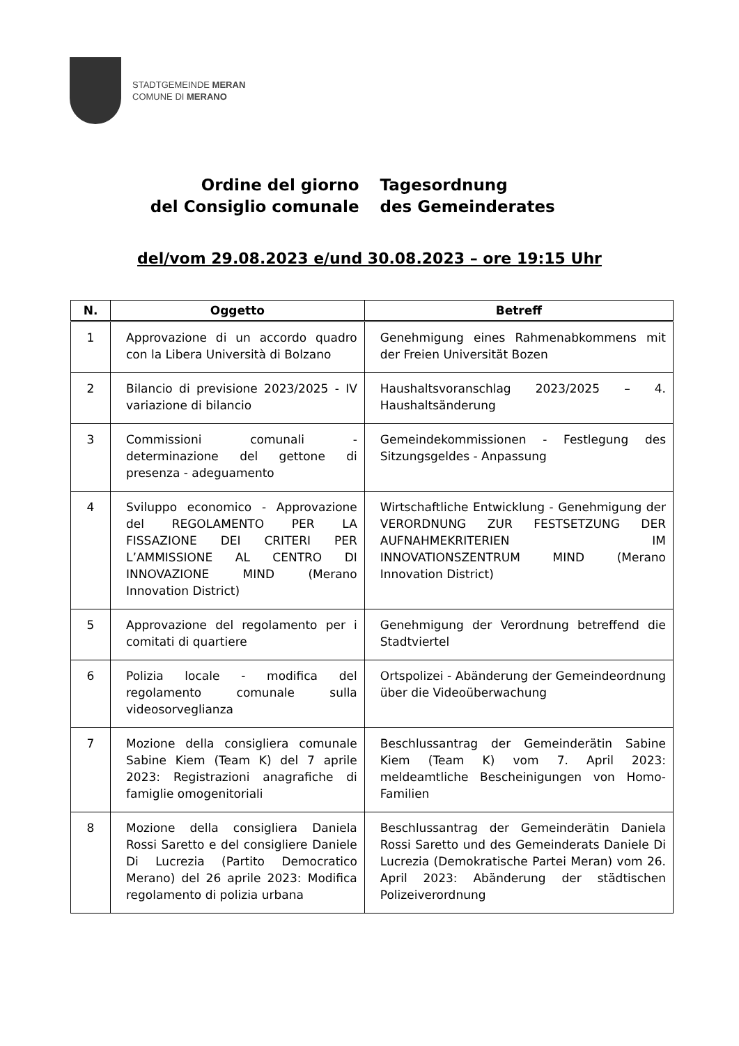STADTGEMEINDE MERAN
COMUNE DI MERANO
Ordine del giorno
del Consiglio comunale
Tagesordnung
des Gemeinderates
del/vom 29.08.2023 e/und 30.08.2023 – ore 19:15 Uhr
| N. | Oggetto | Betreff |
| --- | --- | --- |
| 1 | Approvazione di un accordo quadro con la Libera Università di Bolzano | Genehmigung eines Rahmenabkommens mit der Freien Universität Bozen |
| 2 | Bilancio di previsione 2023/2025 - IV variazione di bilancio | Haushaltsvoranschlag 2023/2025 – 4. Haushaltsänderung |
| 3 | Commissioni comunali - determinazione del gettone di presenza - adeguamento | Gemeindekommissionen - Festlegung des Sitzungsgeldes - Anpassung |
| 4 | Sviluppo economico - Approvazione del REGOLAMENTO PER LA FISSAZIONE DEI CRITERI PER L’AMMISSIONE AL CENTRO DI INNOVAZIONE MIND (Merano Innovation District) | Wirtschaftliche Entwicklung - Genehmigung der VERORDNUNG ZUR FESTSETZUNG DER AUFNAHMEKRITERIEN IM INNOVATIONSZENTRUM MIND (Merano Innovation District) |
| 5 | Approvazione del regolamento per i comitati di quartiere | Genehmigung der Verordnung betreffend die Stadtviertel |
| 6 | Polizia locale - modifica del regolamento comunale sulla videosorveglianza | Ortspolizei - Abänderung der Gemeindeordnung über die Videoüberwachung |
| 7 | Mozione della consigliera comunale Sabine Kiem (Team K) del 7 aprile 2023: Registrazioni anagrafiche di famiglie omogenitoriali | Beschlussantrag der Gemeinderätin Sabine Kiem (Team K) vom 7. April 2023: meldeamtliche Bescheinigungen von Homo-Familien |
| 8 | Mozione della consigliera Daniela Rossi Saretto e del consigliere Daniele Di Lucrezia (Partito Democratico Merano) del 26 aprile 2023: Modifica regolamento di polizia urbana | Beschlussantrag der Gemeinderätin Daniela Rossi Saretto und des Gemeinderats Daniele Di Lucrezia (Demokratische Partei Meran) vom 26. April 2023: Abänderung der städtischen Polizeiverordnung |